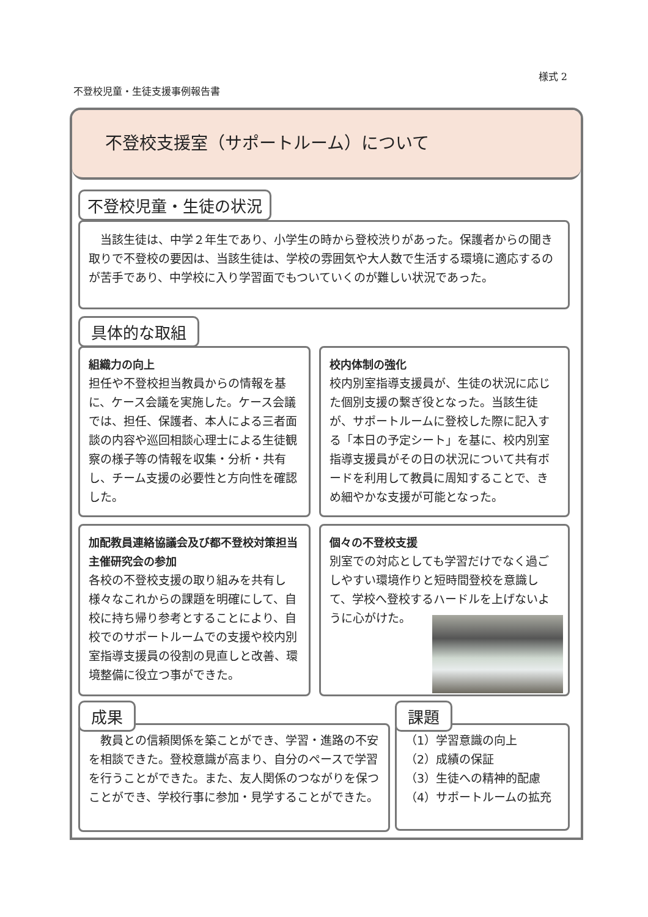様式 2
不登校児童・生徒支援事例報告書
不登校支援室（サポートルーム）について
不登校児童・生徒の状況
　当該生徒は、中学２年生であり、小学生の時から登校渋りがあった。保護者からの聞き取りで不登校の要因は、当該生徒は、学校の雰囲気や大人数で生活する環境に適応するのが苦手であり、中学校に入り学習面でもついていくのが難しい状況であった。
具体的な取組
組織力の向上
担任や不登校担当教員からの情報を基に、ケース会議を実施した。ケース会議では、担任、保護者、本人による三者面談の内容や巡回相談心理士による生徒観察の様子等の情報を収集・分析・共有し、チーム支援の必要性と方向性を確認した。
校内体制の強化
校内別室指導支援員が、生徒の状況に応じた個別支援の繋ぎ役となった。当該生徒が、サポートルームに登校した際に記入する「本日の予定シート」を基に、校内別室指導支援員がその日の状況について共有ボードを利用して教員に周知することで、きめ細やかな支援が可能となった。
加配教員連絡協議会及び都不登校対策担当主催研究会の参加
各校の不登校支援の取り組みを共有し様々なこれからの課題を明確にして、自校に持ち帰り参考とすることにより、自校でのサポートルームでの支援や校内別室指導支援員の役割の見直しと改善、環境整備に役立つ事ができた。
個々の不登校支援
別室での対応としても学習だけでなく過ごしやすい環境作りと短時間登校を意識して、学校へ登校するハードルを上げないように心がけた。
成果
　教員との信頼関係を築ことができ、学習・進路の不安を相談できた。登校意識が高まり、自分のペースで学習を行うことができた。また、友人関係のつながりを保つことができ、学校行事に参加・見学することができた。
課題
（1）学習意識の向上
（2）成績の保証
（3）生徒への精神的配慮
（4）サポートルームの拡充